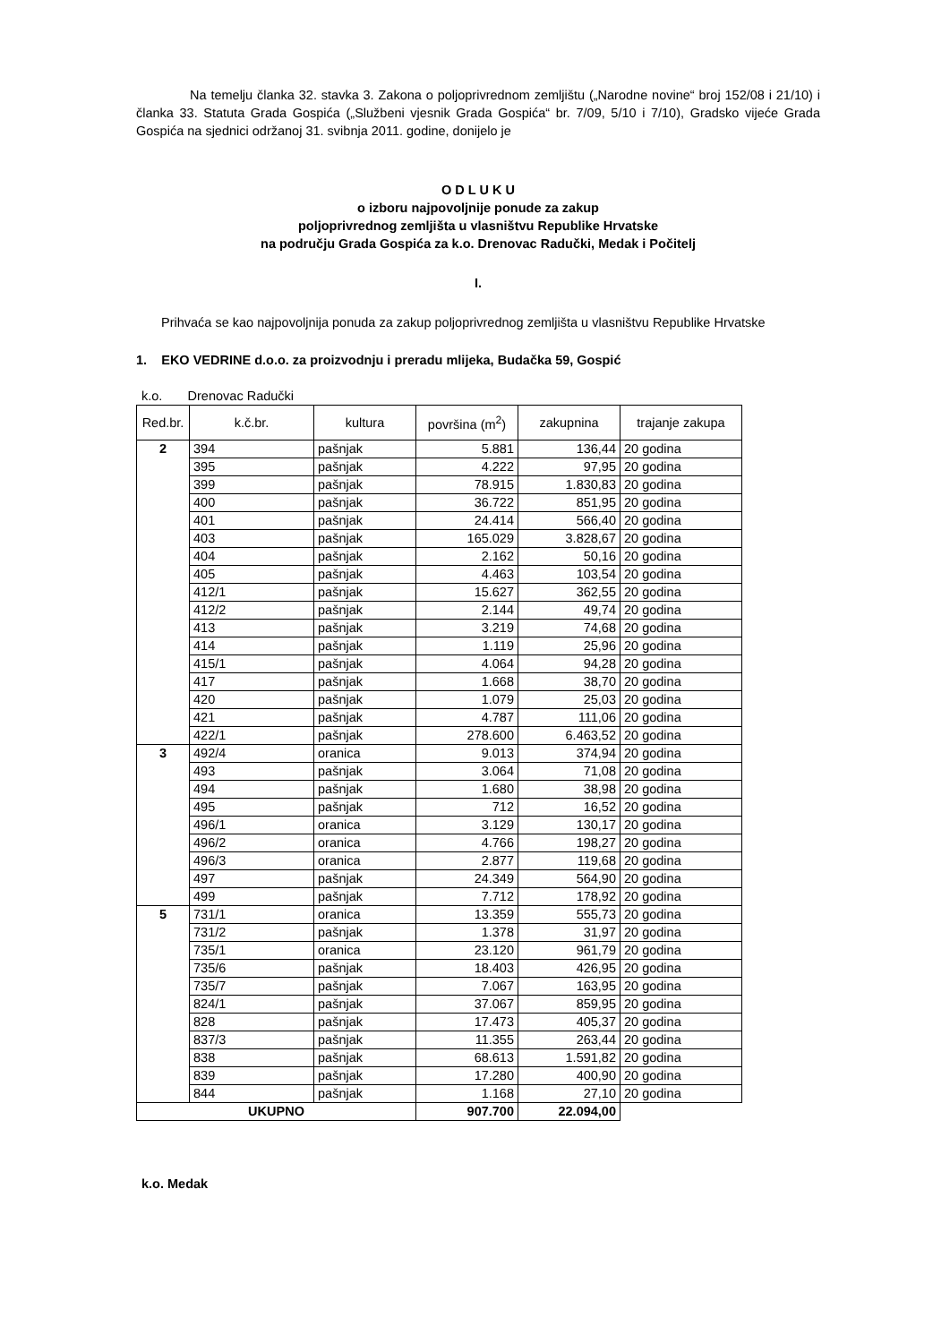Na temelju članka 32. stavka 3. Zakona o poljoprivrednom zemljištu („Narodne novine“ broj 152/08 i 21/10) i članka 33. Statuta Grada Gospića („Službeni vjesnik Grada Gospića“ br. 7/09, 5/10 i 7/10), Gradsko vijeće Grada Gospića na sjednici održanoj 31. svibnja 2011. godine, donijelo je
O D L U K U
o izboru najpovoljnije ponude za zakup
poljoprivrednog zemljišta u vlasništvu Republike Hrvatske
na području Grada Gospića za k.o. Drenovac Radučki, Medak i Počitelj
I.
Prihvaća se kao najpovoljnija ponuda za zakup poljoprivrednog zemljišta u vlasništvu Republike Hrvatske
1. EKO VEDRINE d.o.o. za proizvodnju i preradu mlijeka, Budačka 59, Gospić
k.o. Drenovac Radučki
| Red.br. | k.č.br. | kultura | površina (m<sup>2</sup>) | zakupnina | trajanje zakupa |
| --- | --- | --- | --- | --- | --- |
| 2 | 394 | pašnjak | 5.881 | 136,44 | 20 godina |
| | 395 | pašnjak | 4.222 | 97,95 | 20 godina |
| | 399 | pašnjak | 78.915 | 1.830,83 | 20 godina |
| | 400 | pašnjak | 36.722 | 851,95 | 20 godina |
| | 401 | pašnjak | 24.414 | 566,40 | 20 godina |
| | 403 | pašnjak | 165.029 | 3.828,67 | 20 godina |
| | 404 | pašnjak | 2.162 | 50,16 | 20 godina |
| | 405 | pašnjak | 4.463 | 103,54 | 20 godina |
| | 412/1 | pašnjak | 15.627 | 362,55 | 20 godina |
| | 412/2 | pašnjak | 2.144 | 49,74 | 20 godina |
| | 413 | pašnjak | 3.219 | 74,68 | 20 godina |
| | 414 | pašnjak | 1.119 | 25,96 | 20 godina |
| | 415/1 | pašnjak | 4.064 | 94,28 | 20 godina |
| | 417 | pašnjak | 1.668 | 38,70 | 20 godina |
| | 420 | pašnjak | 1.079 | 25,03 | 20 godina |
| | 421 | pašnjak | 4.787 | 111,06 | 20 godina |
| | 422/1 | pašnjak | 278.600 | 6.463,52 | 20 godina |
| 3 | 492/4 | oranica | 9.013 | 374,94 | 20 godina |
| | 493 | pašnjak | 3.064 | 71,08 | 20 godina |
| | 494 | pašnjak | 1.680 | 38,98 | 20 godina |
| | 495 | pašnjak | 712 | 16,52 | 20 godina |
| | 496/1 | oranica | 3.129 | 130,17 | 20 godina |
| | 496/2 | oranica | 4.766 | 198,27 | 20 godina |
| | 496/3 | oranica | 2.877 | 119,68 | 20 godina |
| | 497 | pašnjak | 24.349 | 564,90 | 20 godina |
| | 499 | pašnjak | 7.712 | 178,92 | 20 godina |
| 5 | 731/1 | oranica | 13.359 | 555,73 | 20 godina |
| | 731/2 | pašnjak | 1.378 | 31,97 | 20 godina |
| | 735/1 | oranica | 23.120 | 961,79 | 20 godina |
| | 735/6 | pašnjak | 18.403 | 426,95 | 20 godina |
| | 735/7 | pašnjak | 7.067 | 163,95 | 20 godina |
| | 824/1 | pašnjak | 37.067 | 859,95 | 20 godina |
| | 828 | pašnjak | 17.473 | 405,37 | 20 godina |
| | 837/3 | pašnjak | 11.355 | 263,44 | 20 godina |
| | 838 | pašnjak | 68.613 | 1.591,82 | 20 godina |
| | 839 | pašnjak | 17.280 | 400,90 | 20 godina |
| | 844 | pašnjak | 1.168 | 27,10 | 20 godina |
| UKUPNO | | | 907.700 | 22.094,00 | |
k.o. Medak